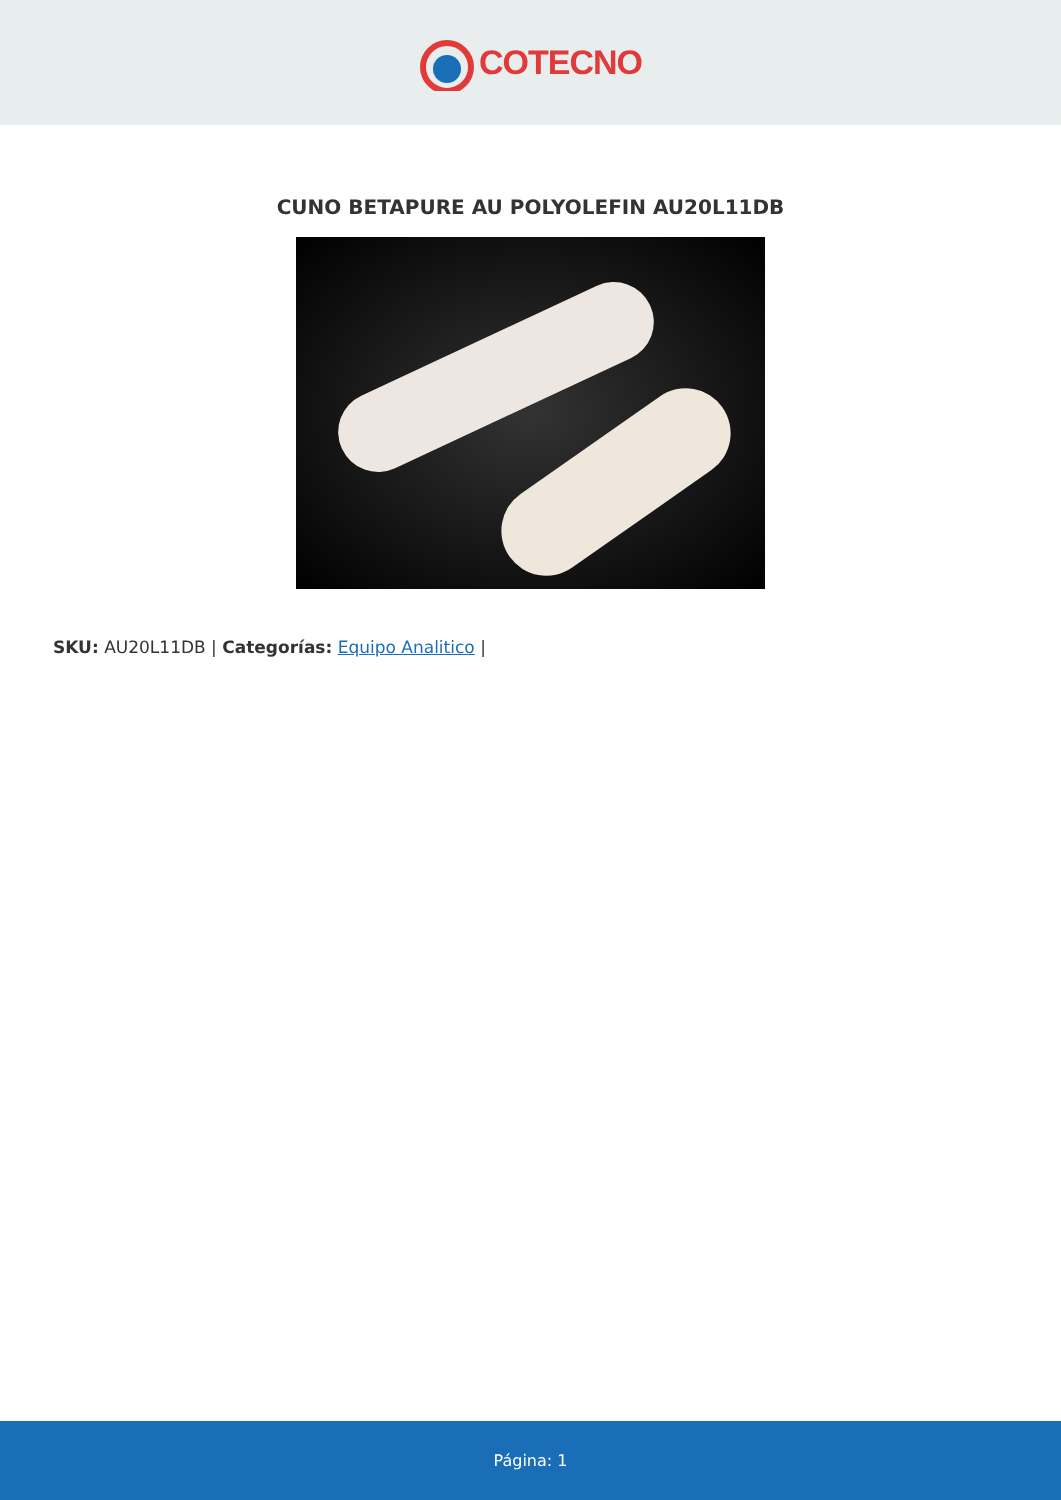COTECNO
CUNO BETAPURE AU POLYOLEFIN AU20L11DB
SKU: AU20L11DB | Categorías: Equipo Analitico |
Página: 1